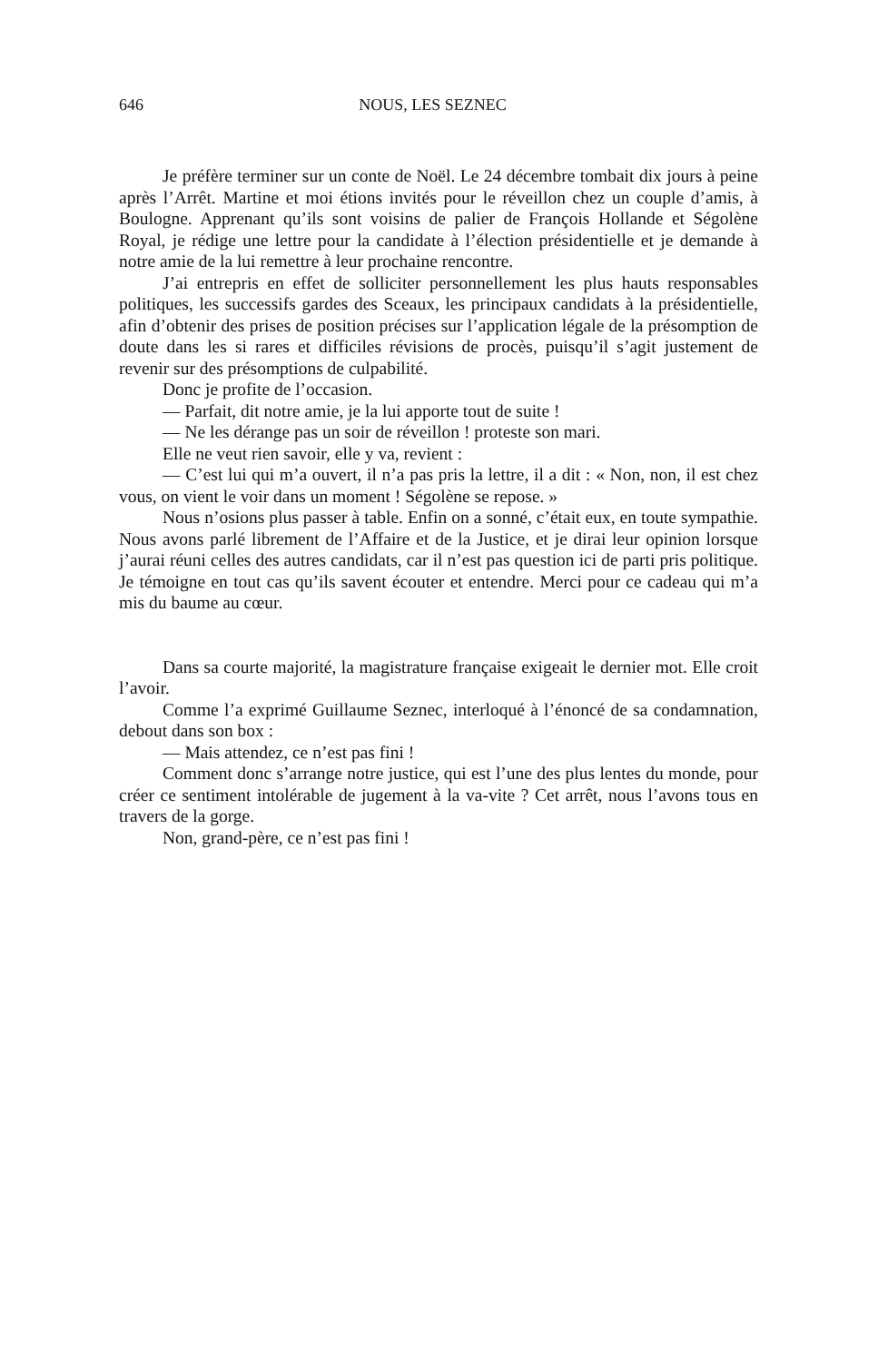646 NOUS, LES SEZNEC
Je préfère terminer sur un conte de Noël. Le 24 décembre tombait dix jours à peine après l’Arrêt. Martine et moi étions invités pour le réveillon chez un couple d’amis, à Boulogne. Apprenant qu’ils sont voisins de palier de François Hollande et Ségolène Royal, je rédige une lettre pour la candidate à l’élection présidentielle et je demande à notre amie de la lui remettre à leur prochaine rencontre.
J’ai entrepris en effet de solliciter personnellement les plus hauts responsables politiques, les successifs gardes des Sceaux, les principaux candidats à la présidentielle, afin d’obtenir des prises de position précises sur l’application légale de la présomption de doute dans les si rares et difficiles révisions de procès, puisqu’il s’agit justement de revenir sur des présomptions de culpabilité.
Donc je profite de l’occasion.
— Parfait, dit notre amie, je la lui apporte tout de suite !
— Ne les dérange pas un soir de réveillon ! proteste son mari.
Elle ne veut rien savoir, elle y va, revient :
— C’est lui qui m’a ouvert, il n’a pas pris la lettre, il a dit : « Non, non, il est chez vous, on vient le voir dans un moment ! Ségolène se repose. »
Nous n’osions plus passer à table. Enfin on a sonné, c’était eux, en toute sympathie. Nous avons parlé librement de l’Affaire et de la Justice, et je dirai leur opinion lorsque j’aurai réuni celles des autres candidats, car il n’est pas question ici de parti pris politique. Je témoigne en tout cas qu’ils savent écouter et entendre. Merci pour ce cadeau qui m’a mis du baume au cœur.
Dans sa courte majorité, la magistrature française exigeait le dernier mot. Elle croit l’avoir.
Comme l’a exprimé Guillaume Seznec, interloqué à l’énoncé de sa condamnation, debout dans son box :
— Mais attendez, ce n’est pas fini !
Comment donc s’arrange notre justice, qui est l’une des plus lentes du monde, pour créer ce sentiment intolérable de jugement à la va-vite ? Cet arrêt, nous l’avons tous en travers de la gorge.
Non, grand-père, ce n’est pas fini !